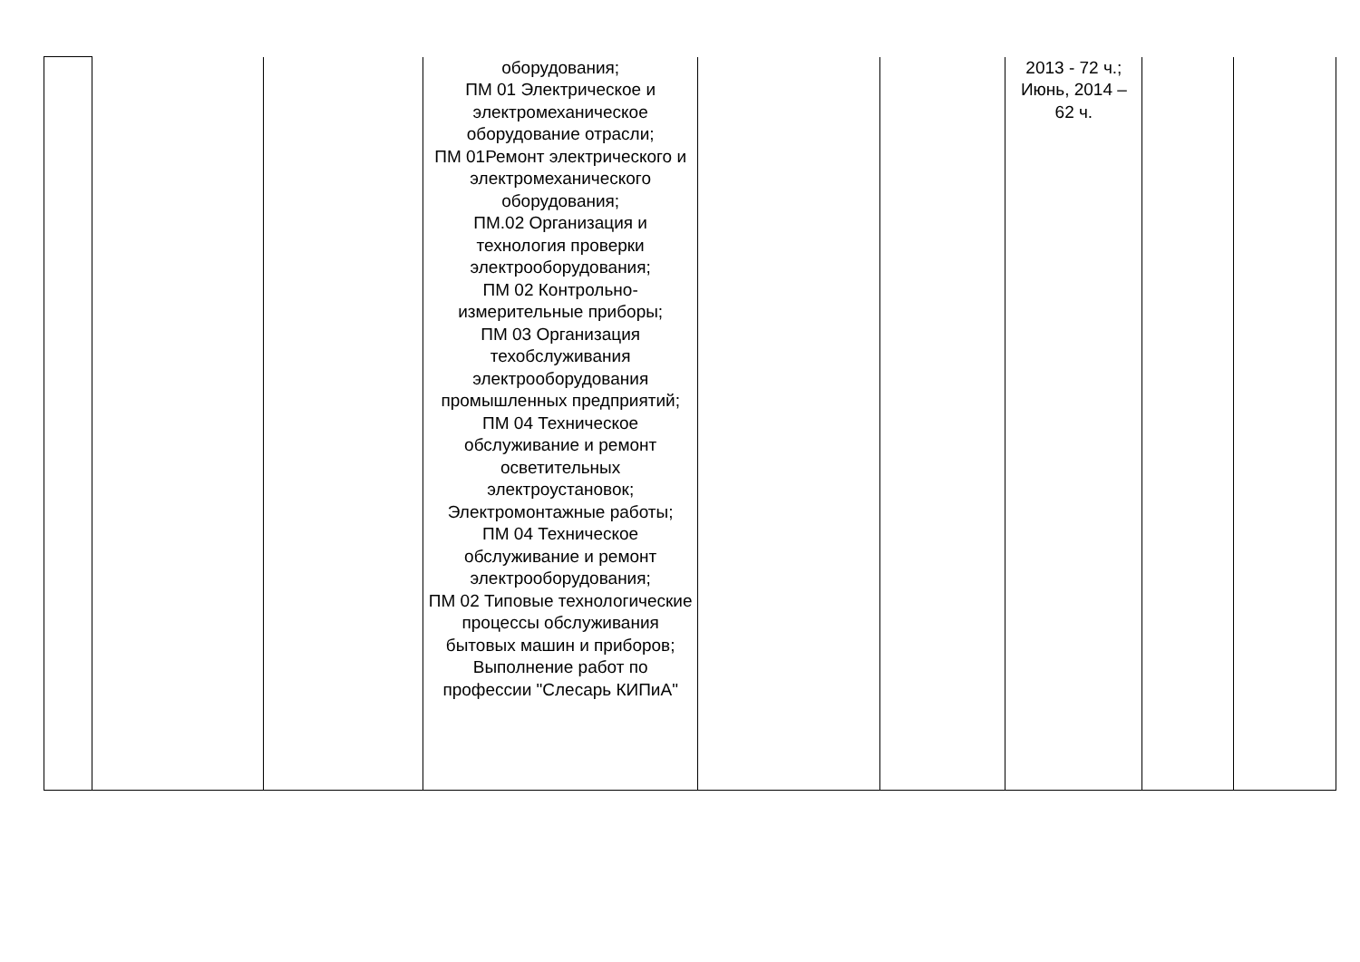| | | | оборудования; ПМ 01 Электрическое и электромеханическое оборудование отрасли; ПМ 01Ремонт электрического и электромеханического оборудования; ПМ.02 Организация и технология проверки электрооборудования; ПМ 02 Контрольно-измерительные приборы; ПМ 03 Организация техобслуживания электрооборудования промышленных предприятий; ПМ 04 Техническое обслуживание и ремонт осветительных электроустановок; Электромонтажные работы; ПМ 04 Техническое обслуживание и ремонт электрооборудования; ПМ 02 Типовые технологические процессы обслуживания бытовых машин и приборов; Выполнение работ по профессии "Слесарь КИПиА" | | | 2013 - 72 ч.; Июнь, 2014 – 62 ч. | | |